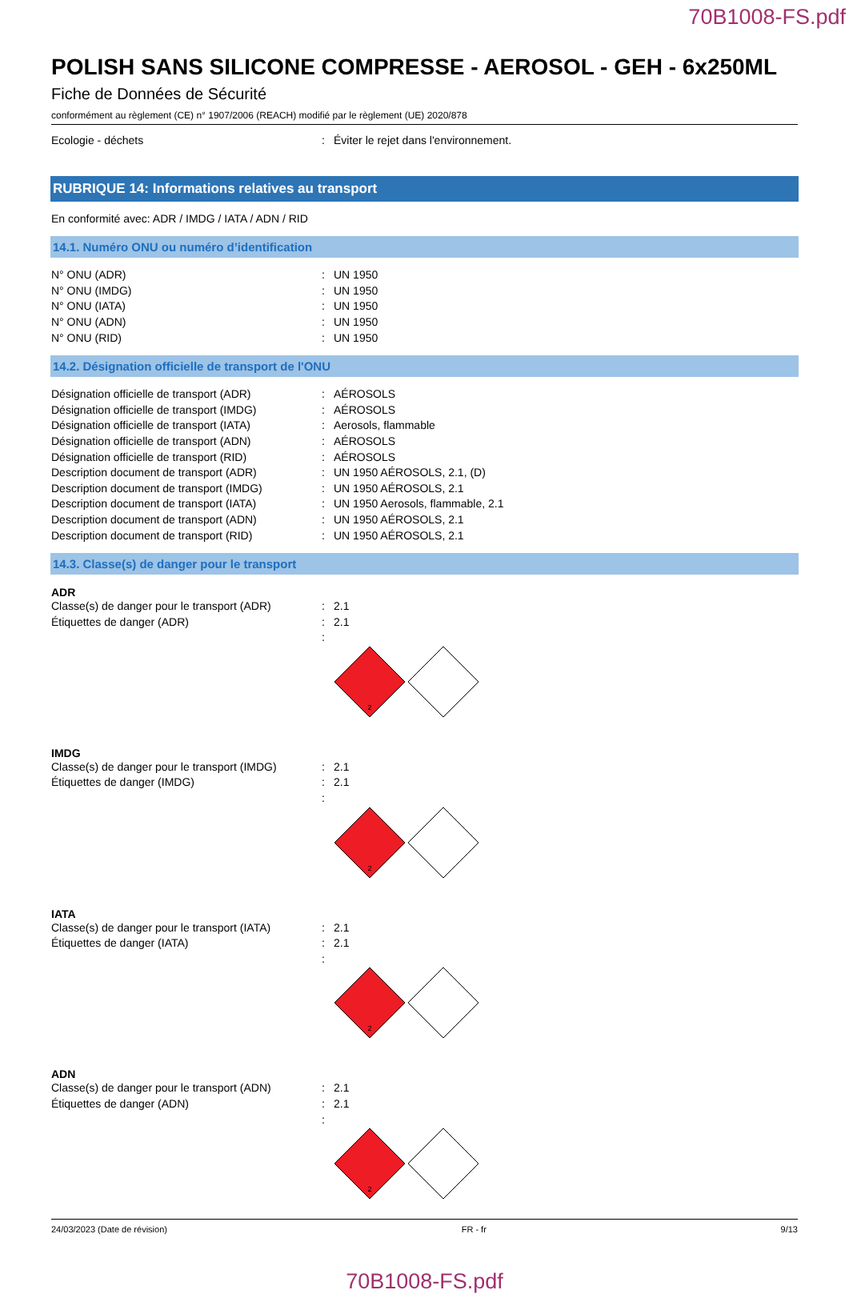70B1008-FS.pdf
POLISH SANS SILICONE COMPRESSE - AEROSOL - GEH - 6x250ML
Fiche de Données de Sécurité
conformément au règlement (CE) n° 1907/2006 (REACH) modifié par le règlement (UE) 2020/878
Ecologie - déchets: Éviter le rejet dans l'environnement.
RUBRIQUE 14: Informations relatives au transport
En conformité avec: ADR / IMDG / IATA / ADN / RID
14.1. Numéro ONU ou numéro d’identification
N° ONU (ADR): UN 1950
N° ONU (IMDG): UN 1950
N° ONU (IATA): UN 1950
N° ONU (ADN): UN 1950
N° ONU (RID): UN 1950
14.2. Désignation officielle de transport de l'ONU
Désignation officielle de transport (ADR): AÉROSOLS
Désignation officielle de transport (IMDG): AÉROSOLS
Désignation officielle de transport (IATA): Aerosols, flammable
Désignation officielle de transport (ADN): AÉROSOLS
Désignation officielle de transport (RID): AÉROSOLS
Description document de transport (ADR): UN 1950 AÉROSOLS, 2.1, (D)
Description document de transport (IMDG): UN 1950 AÉROSOLS, 2.1
Description document de transport (IATA): UN 1950 Aerosols, flammable, 2.1
Description document de transport (ADN): UN 1950 AÉROSOLS, 2.1
Description document de transport (RID): UN 1950 AÉROSOLS, 2.1
14.3. Classe(s) de danger pour le transport
ADR
Classe(s) de danger pour le transport (ADR): 2.1
Étiquettes de danger (ADR): 2.1
:
2
IMDG
Classe(s) de danger pour le transport (IMDG): 2.1
Étiquettes de danger (IMDG): 2.1
:
2
IATA
Classe(s) de danger pour le transport (IATA): 2.1
Étiquettes de danger (IATA): 2.1
:
2
ADN
Classe(s) de danger pour le transport (ADN): 2.1
Étiquettes de danger (ADN): 2.1
:
2
24/03/2023 (Date de révision) FR - fr 9/13
70B1008-FS.pdf